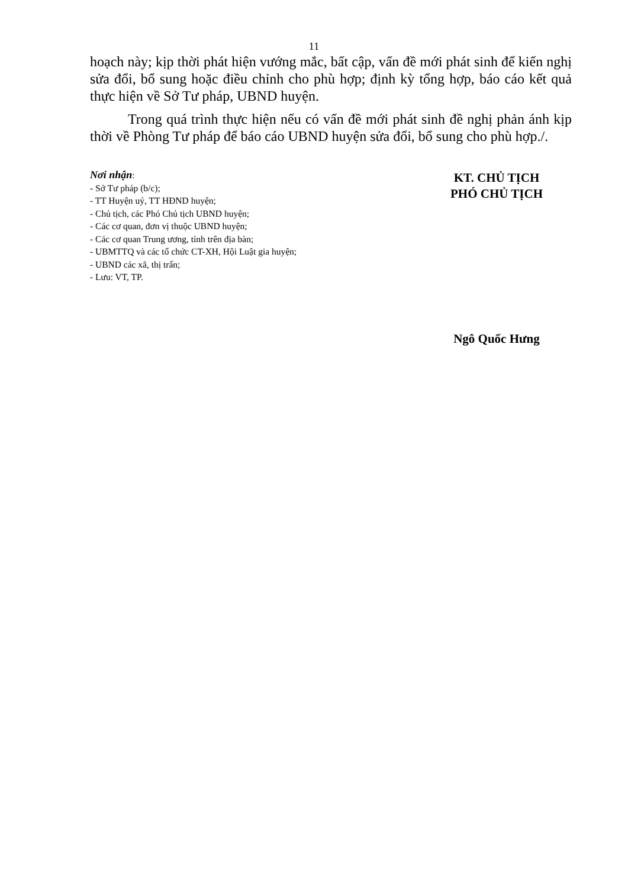11
hoạch này; kịp thời phát hiện vướng mắc, bất cập, vấn đề mới phát sinh để kiến nghị sửa đổi, bổ sung hoặc điều chỉnh cho phù hợp; định kỳ tổng hợp, báo cáo kết quả thực hiện về Sở Tư pháp, UBND huyện.
Trong quá trình thực hiện nếu có vấn đề mới phát sinh đề nghị phản ánh kịp thời về Phòng Tư pháp để báo cáo UBND huyện sửa đổi, bổ sung cho phù hợp./.
Nơi nhận:
- Sở Tư pháp (b/c);
- TT Huyện uỷ, TT HĐND huyện;
- Chủ tịch, các Phó Chủ tịch UBND huyện;
- Các cơ quan, đơn vị thuộc UBND huyện;
- Các cơ quan Trung ương, tỉnh trên địa bàn;
- UBMTTQ và các tổ chức CT-XH, Hội Luật gia huyện;
- UBND các xã, thị trấn;
- Lưu: VT, TP.
KT. CHỦ TỊCH
PHÓ CHỦ TỊCH
Ngô Quốc Hưng